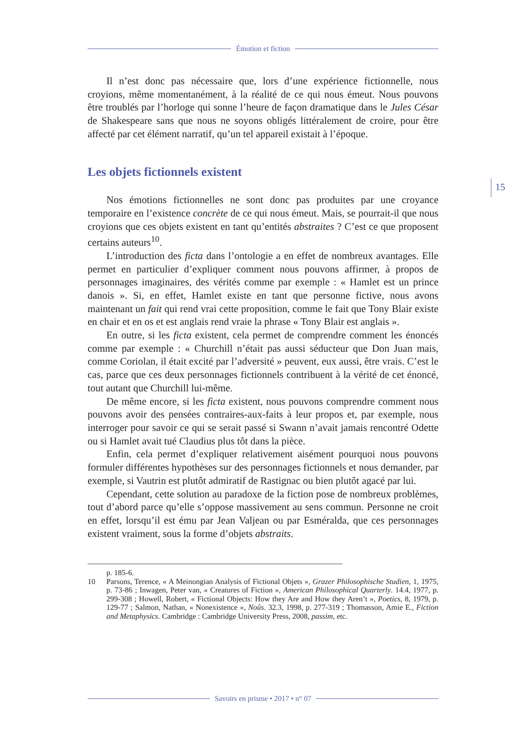Émotion et fiction
15
Il n’est donc pas nécessaire que, lors d’une expérience fictionnelle, nous croyions, même momentanément, à la réalité de ce qui nous émeut. Nous pouvons être troublés par l’horloge qui sonne l’heure de façon dramatique dans le Jules César de Shakespeare sans que nous ne soyons obligés littéralement de croire, pour être affecté par cet élément narratif, qu’un tel appareil existait à l’époque.
Les objets fictionnels existent
Nos émotions fictionnelles ne sont donc pas produites par une croyance temporaire en l’existence concrète de ce qui nous émeut. Mais, se pourrait-il que nous croyions que ces objets existent en tant qu’entités abstraites ? C’est ce que proposent certains auteurs<sup>10</sup>.
L’introduction des ficta dans l’ontologie a en effet de nombreux avantages. Elle permet en particulier d’expliquer comment nous pouvons affirmer, à propos de personnages imaginaires, des vérités comme par exemple : « Hamlet est un prince danois ». Si, en effet, Hamlet existe en tant que personne fictive, nous avons maintenant un fait qui rend vrai cette proposition, comme le fait que Tony Blair existe en chair et en os et est anglais rend vraie la phrase « Tony Blair est anglais ».
En outre, si les ficta existent, cela permet de comprendre comment les énoncés comme par exemple : « Churchill n’était pas aussi séducteur que Don Juan mais, comme Coriolan, il était excité par l’adversité » peuvent, eux aussi, être vrais. C’est le cas, parce que ces deux personnages fictionnels contribuent à la vérité de cet énoncé, tout autant que Churchill lui-même.
De même encore, si les ficta existent, nous pouvons comprendre comment nous pouvons avoir des pensées contraires-aux-faits à leur propos et, par exemple, nous interroger pour savoir ce qui se serait passé si Swann n’avait jamais rencontré Odette ou si Hamlet avait tué Claudius plus tôt dans la pièce.
Enfin, cela permet d’expliquer relativement aisément pourquoi nous pouvons formuler différentes hypothèses sur des personnages fictionnels et nous demander, par exemple, si Vautrin est plutôt admiratif de Rastignac ou bien plutôt agacé par lui.
Cependant, cette solution au paradoxe de la fiction pose de nombreux problèmes, tout d’abord parce qu’elle s’oppose massivement au sens commun. Personne ne croit en effet, lorsqu’il est ému par Jean Valjean ou par Esméralda, que ces personnages existent vraiment, sous la forme d’objets abstraits.
p. 185-6.
10 Parsons, Terence, « A Meinongian Analysis of Fictional Objets », Grazer Philosophische Studien, 1, 1975, p. 73-86 ; Inwagen, Peter van, « Creatures of Fiction », American Philosophical Quarterly. 14.4, 1977, p. 299-308 ; Howell, Robert, « Fictional Objects: How they Are and How they Aren’t », Poetics, 8, 1979, p. 129-77 ; Salmon, Nathan, « Nonexistence », Noûs. 32.3, 1998, p. 277-319 ; Thomasson, Amie E., Fiction and Metaphysics. Cambridge : Cambridge University Press, 2008, passim, etc.
Savoirs en prisme • 2017 • n° 07